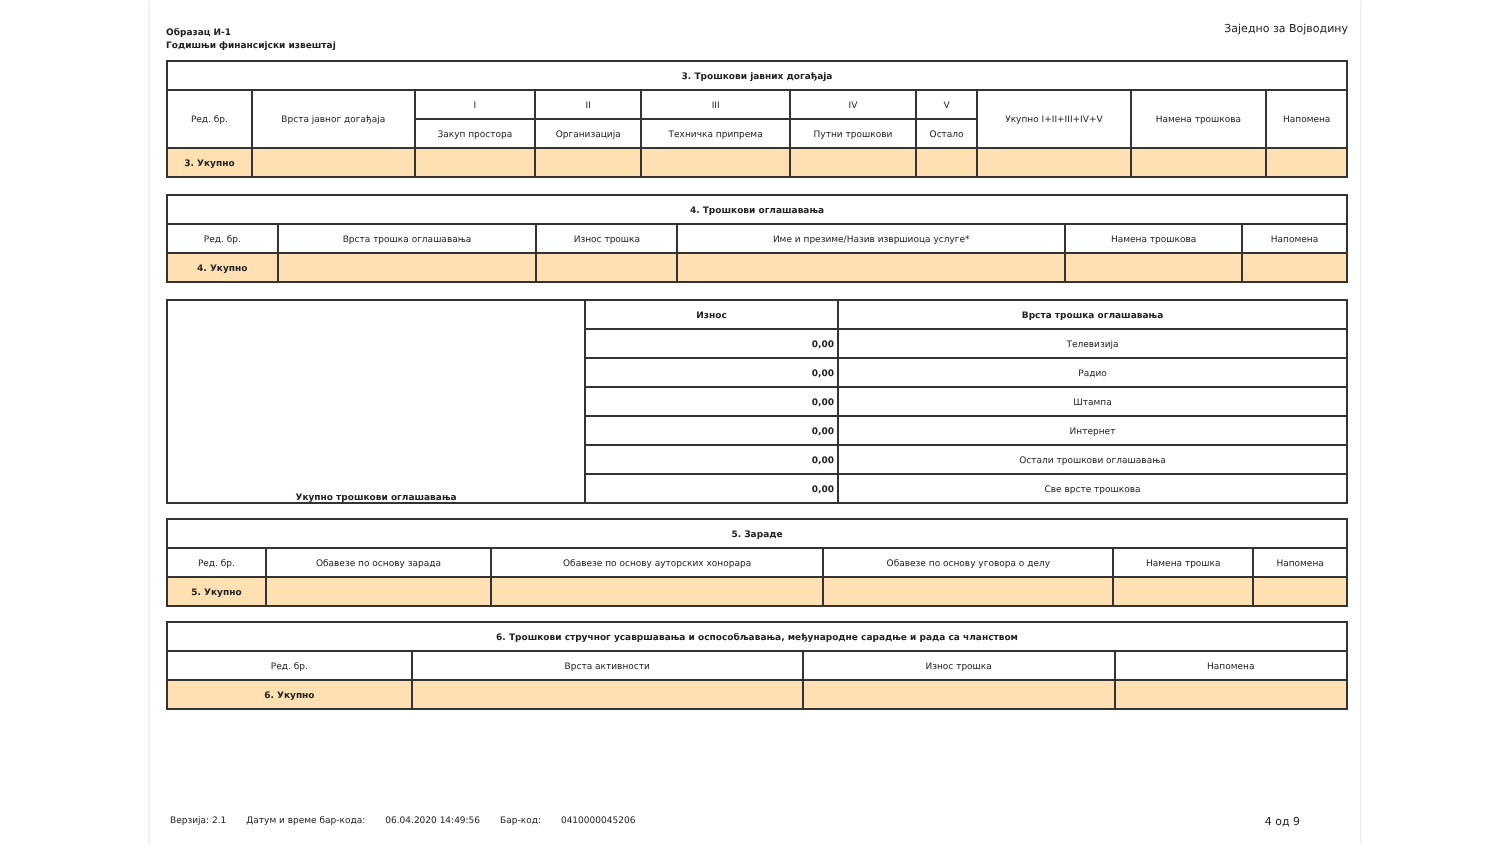Образац И-1
Годишњи финансијски извештај
Заједно за Војводину
| 3. Трошкови јавних догађаја | | | | | | | | | |
| --- | --- | --- | --- | --- | --- | --- | --- | --- | --- |
| Ред. бр. | Врста јавног догађаја | I | II | III | IV | V | Укупно I+II+III+IV+V | Намена трошкова | Напомена |
| | | Закуп простора | Организација | Техничка припрема | Путни трошкови | Остало | | | |
| 3. Укупно | | | | | | | | | |
| 4. Трошкови оглашавања | | | | | |
| --- | --- | --- | --- | --- | --- |
| Ред. бр. | Врста трошка оглашавања | Износ трошка | Име и презиме/Назив извршиоца услуге* | Намена трошкова | Напомена |
| 4. Укупно | | | | | |
| Укупно трошкови оглашавања | Износ | Врста трошка оглашавања |
| | 0,00 | Телевизија |
| | 0,00 | Радио |
| | 0,00 | Штампа |
| | 0,00 | Интернет |
| | 0,00 | Остали трошкови оглашавања |
| | 0,00 | Све врсте трошкова |
| 5. Зараде | | | | | |
| --- | --- | --- | --- | --- | --- |
| Ред. бр. | Обавезе по основу зарада | Обавезе по основу ауторских хонорара | Обавезе по основу уговора о делу | Намена трошка | Напомена |
| 5. Укупно | | | | | |
| 6. Трошкови стручног усавршавања и оспособљавања, међународне сарадње и рада са чланством | | | |
| --- | --- | --- | --- |
| Ред. бр. | Врста активности | Износ трошка | Напомена |
| 6. Укупно | | | |
Верзија: 2.1 Датум и време бар-кода: 06.04.2020 14:49:56 Бар-код: 0410000045206 4 од 9